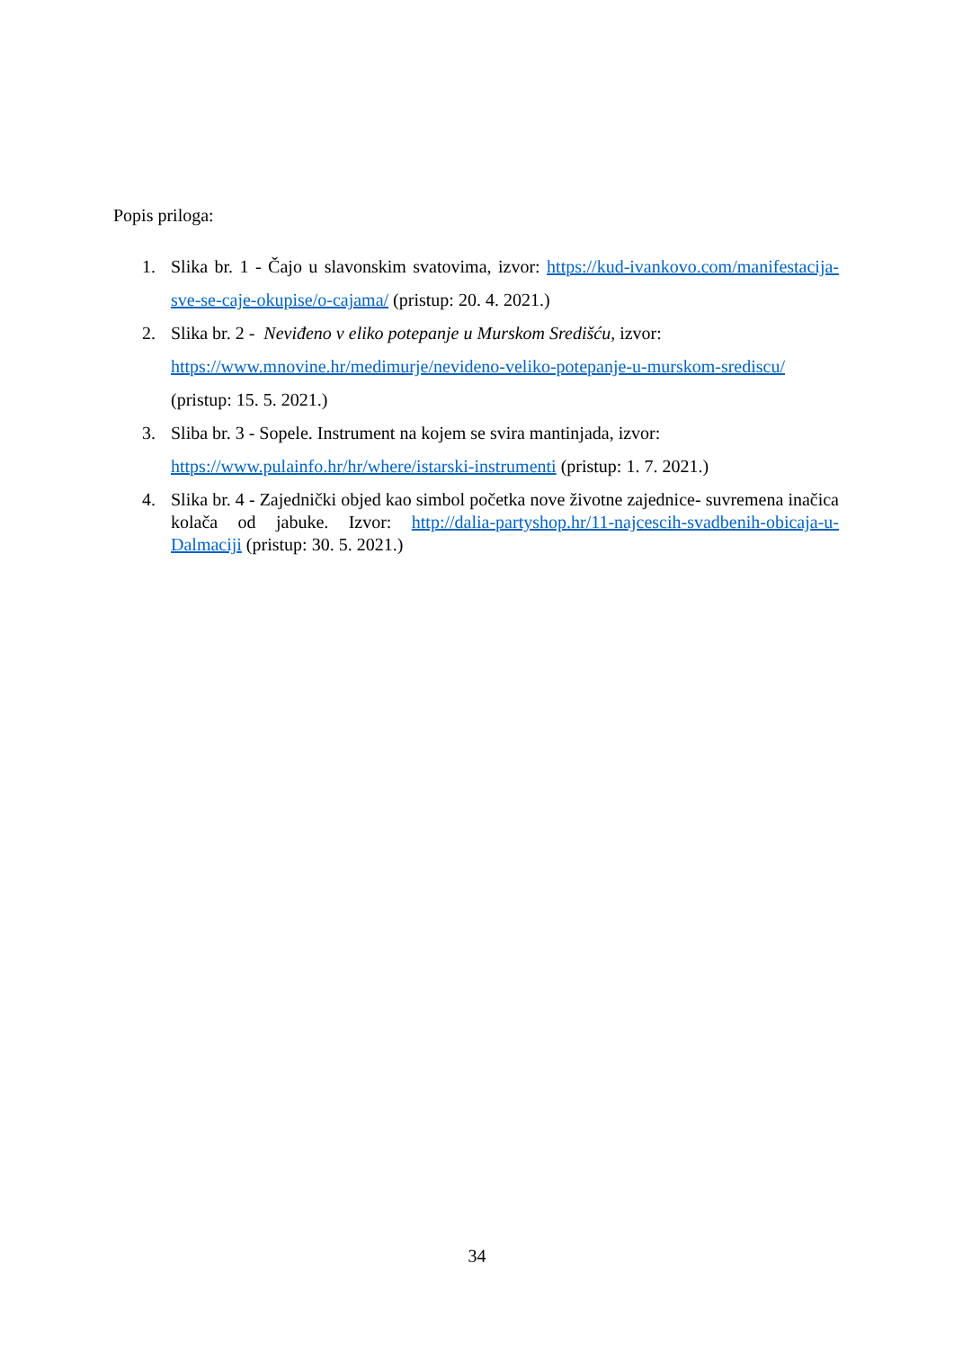Popis priloga:
1. Slika br. 1 - Čajo u slavonskim svatovima, izvor: https://kud-ivankovo.com/manifestacija-sve-se-caje-okupise/o-cajama/ (pristup: 20. 4. 2021.)
2. Slika br. 2 - Neviđeno v eliko potepanje u Murskom Središću, izvor:
https://www.mnovine.hr/medimurje/nevideno-veliko-potepanje-u-murskom-srediscu/
(pristup: 15. 5. 2021.)
3. Sliba br. 3 - Sopele. Instrument na kojem se svira mantinjada, izvor:
https://www.pulainfo.hr/hr/where/istarski-instrumenti (pristup: 1. 7. 2021.)
4. Slika br. 4 - Zajednički objed kao simbol početka nove životne zajednice- suvremena inačica kolača od jabuke. Izvor: http://dalia-partyshop.hr/11-najcescih-svadbenih-obicaja-u-Dalmaciji (pristup: 30. 5. 2021.)
34